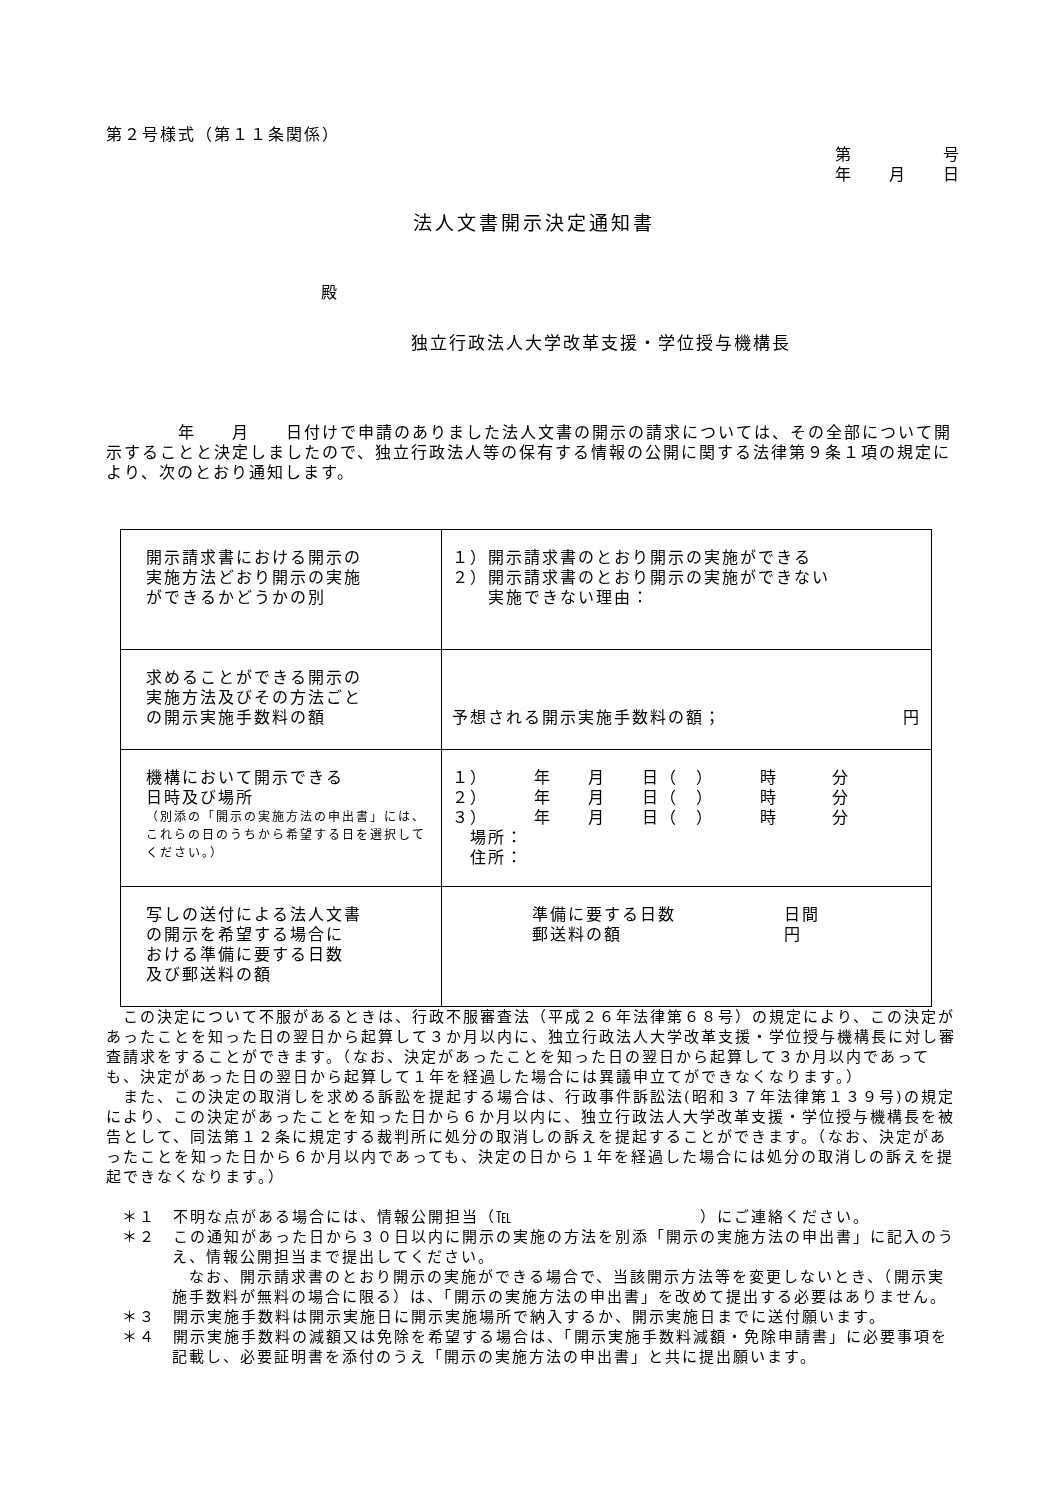第２号様式（第１１条関係）
第　　　　　号
年　　月　　日
法人文書開示決定通知書
殿
独立行政法人大学改革支援・学位授与機構長
　　　　年　　月　　日付けで申請のありました法人文書の開示の請求については、その全部について開示することと決定しましたので、独立行政法人等の保有する情報の公開に関する法律第９条１項の規定により、次のとおり通知します。
| 開示請求書における開示の 実施方法どおり開示の実施 ができるかどうかの別 | １）開示請求書のとおり開示の実施ができる ２）開示請求書のとおり開示の実施ができない 実施できない理由： |
| 求めることができる開示の 実施方法及びその方法ごと の開示実施手数料の額 | 予想される開示実施手数料の額； 円 |
| 機構において開示できる 日時及び場所 （別添の「開示の実施方法の申出書」には、これらの日のうちから希望する日を選択してください。） | １） 年 月 日（ ） 時 分 ２） 年 月 日（ ） 時 分 ３） 年 月 日（ ） 時 分 場所： 住所： |
| 写しの送付による法人文書 の開示を希望する場合に おける準備に要する日数 及び郵送料の額 | 準備に要する日数 日間 郵送料の額 円 |
　この決定について不服があるときは、行政不服審査法（平成２６年法律第６８号）の規定により、この決定があったことを知った日の翌日から起算して３か月以内に、独立行政法人大学改革支援・学位授与機構長に対し審査請求をすることができます。（なお、決定があったことを知った日の翌日から起算して３か月以内であっても、決定があった日の翌日から起算して１年を経過した場合には異議申立てができなくなります。）
　また、この決定の取消しを求める訴訟を提起する場合は、行政事件訴訟法(昭和３７年法律第１３９号)の規定により、この決定があったことを知った日から６か月以内に、独立行政法人大学改革支援・学位授与機構長を被告として、同法第１２条に規定する裁判所に処分の取消しの訴えを提起することができます。（なお、決定があったことを知った日から６か月以内であっても、決定の日から１年を経過した場合には処分の取消しの訴えを提起できなくなります。）
＊１　不明な点がある場合には、情報公開担当（℡　　　　　　　　　　　）にご連絡ください。
＊２　この通知があった日から３０日以内に開示の実施の方法を別添「開示の実施方法の申出書」に記入のうえ、情報公開担当まで提出してください。
　なお、開示請求書のとおり開示の実施ができる場合で、当該開示方法等を変更しないとき、（開示実施手数料が無料の場合に限る）は、「開示の実施方法の申出書」を改めて提出する必要はありません。
＊３　開示実施手数料は開示実施日に開示実施場所で納入するか、開示実施日までに送付願います。
＊４　開示実施手数料の減額又は免除を希望する場合は、「開示実施手数料減額・免除申請書」に必要事項を記載し、必要証明書を添付のうえ「開示の実施方法の申出書」と共に提出願います。